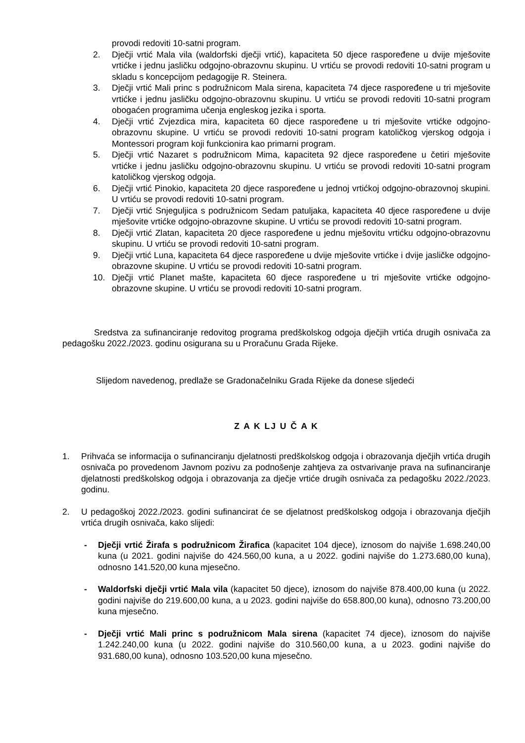provodi redoviti 10-satni program.
2. Dječji vrtić Mala vila (waldorfski dječji vrtić), kapaciteta 50 djece raspoređene u dvije mješovite vrtićke i jednu jasličku odgojno-obrazovnu skupinu. U vrtiću se provodi redoviti 10-satni program u skladu s koncepcijom pedagogije R. Steinera.
3. Dječji vrtić Mali princ s podružnicom Mala sirena, kapaciteta 74 djece raspoređene u tri mješovite vrtićke i jednu jasličku odgojno-obrazovnu skupinu. U vrtiću se provodi redoviti 10-satni program obogaćen programima učenja engleskog jezika i sporta.
4. Dječji vrtić Zvjezdica mira, kapaciteta 60 djece raspoređene u tri mješovite vrtićke odgojno-obrazovnu skupine. U vrtiću se provodi redoviti 10-satni program katoličkog vjerskog odgoja i Montessori program koji funkcionira kao primarni program.
5. Dječji vrtić Nazaret s podružnicom Mima, kapaciteta 92 djece raspoređene u četiri mješovite vrtićke i jednu jasličku odgojno-obrazovnu skupinu. U vrtiću se provodi redoviti 10-satni program katoličkog vjerskog odgoja.
6. Dječji vrtić Pinokio, kapaciteta 20 djece raspoređene u jednoj vrtićkoj odgojno-obrazovnoj skupini. U vrtiću se provodi redoviti 10-satni program.
7. Dječji vrtić Snjeguljica s podružnicom Sedam patuljaka, kapaciteta 40 djece raspoređene u dvije mješovite vrtićke odgojno-obrazovne skupine. U vrtiću se provodi redoviti 10-satni program.
8. Dječji vrtić Zlatan, kapaciteta 20 djece raspoređene u jednu mješovitu vrtićku odgojno-obrazovnu skupinu. U vrtiću se provodi redoviti 10-satni program.
9. Dječji vrtić Luna, kapaciteta 64 djece raspoređene u dvije mješovite vrtićke i dvije jasličke odgojno-obrazovne skupine. U vrtiću se provodi redoviti 10-satni program.
10. Dječji vrtić Planet mašte, kapaciteta 60 djece raspoređene u tri mješovite vrtićke odgojno-obrazovne skupine. U vrtiću se provodi redoviti 10-satni program.
Sredstva za sufinanciranje redovitog programa predškolskog odgoja dječjih vrtića drugih osnivača za pedagošku 2022./2023. godinu osigurana su u Proračunu Grada Rijeke.
Slijedom navedenog, predlaže se Gradonačelniku Grada Rijeke da donese sljedeći
Z A K LJ U Č A K
1. Prihvaća se informacija o sufinanciranju djelatnosti predškolskog odgoja i obrazovanja dječjih vrtića drugih osnivača po provedenom Javnom pozivu za podnošenje zahtjeva za ostvarivanje prava na sufinanciranje djelatnosti predškolskog odgoja i obrazovanja za dječje vrtiće drugih osnivača za pedagošku 2022./2023. godinu.
2. U pedagoškoj 2022./2023. godini sufinancirat će se djelatnost predškolskog odgoja i obrazovanja dječjih vrtića drugih osnivača, kako slijedi:
- Dječji vrtić Žirafa s podružnicom Žirafica (kapacitet 104 djece), iznosom do najviše 1.698.240,00 kuna (u 2021. godini najviše do 424.560,00 kuna, a u 2022. godini najviše do 1.273.680,00 kuna), odnosno 141.520,00 kuna mjesečno.
- Waldorfski dječji vrtić Mala vila (kapacitet 50 djece), iznosom do najviše 878.400,00 kuna (u 2022. godini najviše do 219.600,00 kuna, a u 2023. godini najviše do 658.800,00 kuna), odnosno 73.200,00 kuna mjesečno.
- Dječji vrtić Mali princ s podružnicom Mala sirena (kapacitet 74 djece), iznosom do najviše 1.242.240,00 kuna (u 2022. godini najviše do 310.560,00 kuna, a u 2023. godini najviše do 931.680,00 kuna), odnosno 103.520,00 kuna mjesečno.